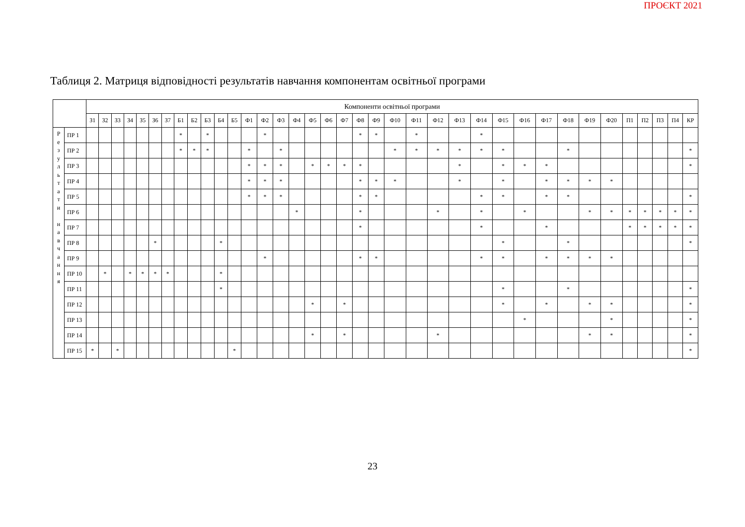ПРОЄКТ 2021
Таблиця 2. Матриця відповідності результатів навчання компонентам освітньої програми
| | | Компоненти освітньої програми | | | | | | | | | | | | | | | | | | | | | | | | | | | | | | | | | | | | |
| --- | --- | --- | --- | --- | --- | --- | --- | --- | --- | --- | --- | --- | --- | --- | --- | --- | --- | --- | --- | --- | --- | --- | --- | --- | --- | --- | --- | --- | --- | --- | --- | --- | --- | --- | --- | --- | --- | --- |
| | | З1 | З2 | З3 | З4 | З5 | З6 | З7 | Б1 | Б2 | Б3 | Б4 | Б5 | Ф1 | Ф2 | Ф3 | Ф4 | Ф5 | Ф6 | Ф7 | Ф8 | Ф9 | Ф10 | Ф11 | Ф12 | Ф13 | Ф14 | Ф15 | Ф16 | Ф17 | Ф18 | Ф19 | Ф20 | П1 | П2 | П3 | П4 | КР |
| Р е з у л ь т а т и н а в ч а н н я | ПР 1 | | | | | | | | * | | * | | | | * | | | | | | * | * | | * | | | * | | | | | | | | | | | |
| | ПР 2 | | | | | | | | * | * | * | | | * | | * | | | | | | | * | * | * | * | * | * | | | * | | | | | | | * |
| | ПР 3 | | | | | | | | | | | | | * | * | * | | * | * | * | * | | | | | * | | * | * | * | | | | | | | | * |
| | ПР 4 | | | | | | | | | | | | | * | * | * | | | | | * | * | * | | | * | | * | | * | * | * | * | | | | | |
| | ПР 5 | | | | | | | | | | | | | * | * | * | | | | | * | * | | | | | * | * | | * | * | | | | | | | * |
| | ПР 6 | | | | | | | | | | | | | | | | * | | | | * | | | | * | | * | | * | | | * | * | * | * | * | * | * |
| | ПР 7 | | | | | | | | | | | | | | | | | | | | * | | | | | | * | | | * | | | | * | * | * | * | * |
| | ПР 8 | | | | | | * | | | | | * | | | | | | | | | | | | | | | | * | | | * | | | | | | | * |
| | ПР 9 | | | | | | | | | | | | | | * | | | | | | * | * | | | | | * | * | | * | * | * | * | | | | | |
| | ПР 10 | | * | | * | * | * | * | | | | * | | | | | | | | | | | | | | | | | | | | | | | | | | |
| | ПР 11 | | | | | | | | | | | * | | | | | | | | | | | | | | | | * | | | * | | | | | | | * |
| | ПР 12 | | | | | | | | | | | | | | | | | * | | * | | | | | | | | * | | * | | * | * | | | | | * |
| | ПР 13 | | | | | | | | | | | | | | | | | | | | | | | | | | | | * | | | | * | | | | | * |
| | ПР 14 | | | | | | | | | | | | | | | | | * | | * | | | | | * | | | | | | | * | * | | | | | * |
| | ПР 15 | * | | * | | | | | | | | | * | | | | | | | | | | | | | | | | | | | | | | | | | * |
23